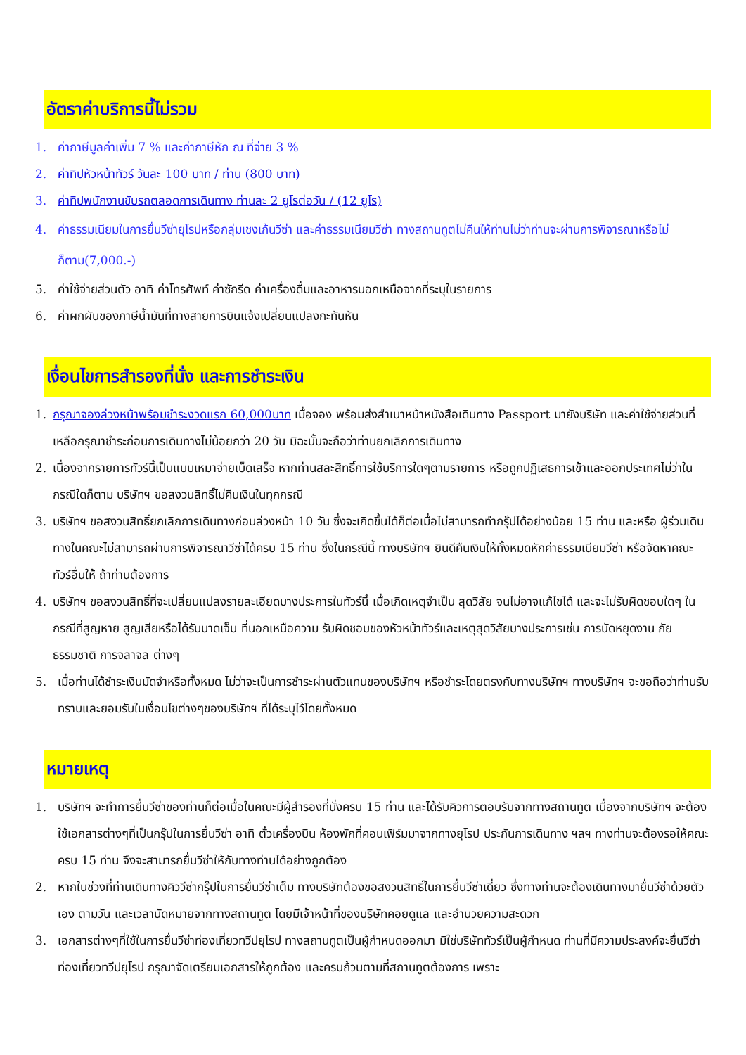อัตราค่าบริการนี้ไม่รวม
1. ค่าภาษีมูลค่าเพิ่ม 7 % และค่าภาษีหัก ณ ที่จ่าย 3 %
2. ค่าทิปหัวหน้าทัวร์ วันละ 100 บาท / ท่าน (800 บาท)
3. ค่าทิปพนักงานขับรถตลอดการเดินทาง ท่านละ 2 ยูโรต่อวัน / (12 ยูโร)
4. ค่าธรรมเนียมในการยื่นวีซ่ายุโรปหรือกลุ่มเชงเก้นวีซ่า และค่าธรรมเนียมวีซ่า ทางสถานทูตไม่คืนให้ท่านไม่ว่าท่านจะผ่านการพิจารณาหรือไม่ก็ตาม(7,000.-)
5. ค่าใช้จ่ายส่วนตัว อาทิ ค่าโทรศัพท์ ค่าซักรีด ค่าเครื่องดื่มและอาหารนอกเหนือจากที่ระบุในรายการ
6. ค่าผกผันของภาษีน้ำมันที่ทางสายการบินแจ้งเปลี่ยนแปลงกะทันหัน
เงื่อนไขการสำรองที่นั่ง และการชำระเงิน
1. กรุณาจองล่วงหน้าพร้อมชำระงวดแรก 60,000บาท เมื่อจอง พร้อมส่งสำเนาหน้าหนังสือเดินทาง Passport มายังบริษัท และค่าใช้จ่ายส่วนที่เหลือกรุณาชำระก่อนการเดินทางไม่น้อยกว่า 20 วัน มิฉะนั้นจะถือว่าท่านยกเลิกการเดินทาง
2. เนื่องจากรายการทัวร์นี้เป็นแบบเหมาจ่ายเบ็ดเสร็จ หากท่านสละสิทธิ์การใช้บริการใดๆตามรายการ หรือถูกปฏิเสธการเข้าและออกประเทศไม่ว่าในกรณีใดก็ตาม บริษัทฯ ขอสงวนสิทธิ์ไม่คืนเงินในทุกกรณี
3. บริษัทฯ ขอสงวนสิทธิ์ยกเลิกการเดินทางก่อนล่วงหน้า 10 วัน ซึ่งจะเกิดขึ้นได้ก็ต่อเมื่อไม่สามารถทำกรุ๊ปได้อย่างน้อย 15 ท่าน และหรือ ผู้ร่วมเดินทางในคณะไม่สามารถผ่านการพิจารณาวีซ่าได้ครบ 15 ท่าน ซึ่งในกรณีนี้ ทางบริษัทฯ ยินดีคืนเงินให้ทั้งหมดหักค่าธรรมเนียมวีซ่า หรือจัดหาคณะทัวร์อื่นให้ ถ้าท่านต้องการ
4. บริษัทฯ ขอสงวนสิทธิ์ที่จะเปลี่ยนแปลงรายละเอียดบางประการในทัวร์นี้ เมื่อเกิดเหตุจำเป็น สุดวิสัย จนไม่อาจแก้ไขได้ และจะไม่รับผิดชอบใดๆ ในกรณีที่สูญหาย สูญเสียหรือได้รับบาดเจ็บ ที่นอกเหนือความ รับผิดชอบของหัวหน้าทัวร์และเหตุสุดวิสัยบางประการเช่น การนัดหยุดงาน ภัยธรรมชาติ การจลาจล ต่างๆ
5. เมื่อท่านได้ชำระเงินมัดจำหรือทั้งหมด ไม่ว่าจะเป็นการชำระผ่านตัวแทนของบริษัทฯ หรือชำระโดยตรงกับทางบริษัทฯ ทางบริษัทฯ จะขอถือว่าท่านรับทราบและยอมรับในเงื่อนไขต่างๆของบริษัทฯ ที่ได้ระบุไว้โดยทั้งหมด
หมายเหตุ
1. บริษัทฯ จะทำการยื่นวีซ่าของท่านก็ต่อเมื่อในคณะมีผู้สำรองที่นั่งครบ 15 ท่าน และได้รับคิวการตอบรับจากทางสถานทูต เนื่องจากบริษัทฯ จะต้องใช้เอกสารต่างๆที่เป็นกรุ๊ปในการยื่นวีซ่า อาทิ ตั๋วเครื่องบิน ห้องพักที่คอนเฟิร์มมาจากทางยุโรป ประกันการเดินทาง ฯลฯ ทางท่านจะต้องรอให้คณะครบ 15 ท่าน จึงจะสามารถยื่นวีซ่าให้กับทางท่านได้อย่างถูกต้อง
2. หากในช่วงที่ท่านเดินทางคิววีซ่ากรุ๊ปในการยื่นวีซ่าเต็ม ทางบริษัทต้องขอสงวนสิทธิ์ในการยื่นวีซ่าเดี่ยว ซึ่งทางท่านจะต้องเดินทางมายื่นวีซ่าด้วยตัวเอง ตามวัน และเวลานัดหมายจากทางสถานทูต โดยมีเจ้าหน้าที่ของบริษัทคอยดูแล และอำนวยความสะดวก
3. เอกสารต่างๆที่ใช้ในการยื่นวีซ่าท่องเที่ยวทวีปยุโรป ทางสถานทูตเป็นผู้กำหนดออกมา มิใช่บริษัททัวร์เป็นผู้กำหนด ท่านที่มีความประสงค์จะยื่นวีซ่าท่องเที่ยวทวีปยุโรป กรุณาจัดเตรียมเอกสารให้ถูกต้อง และครบถ้วนตามที่สถานทูตต้องการ เพราะ